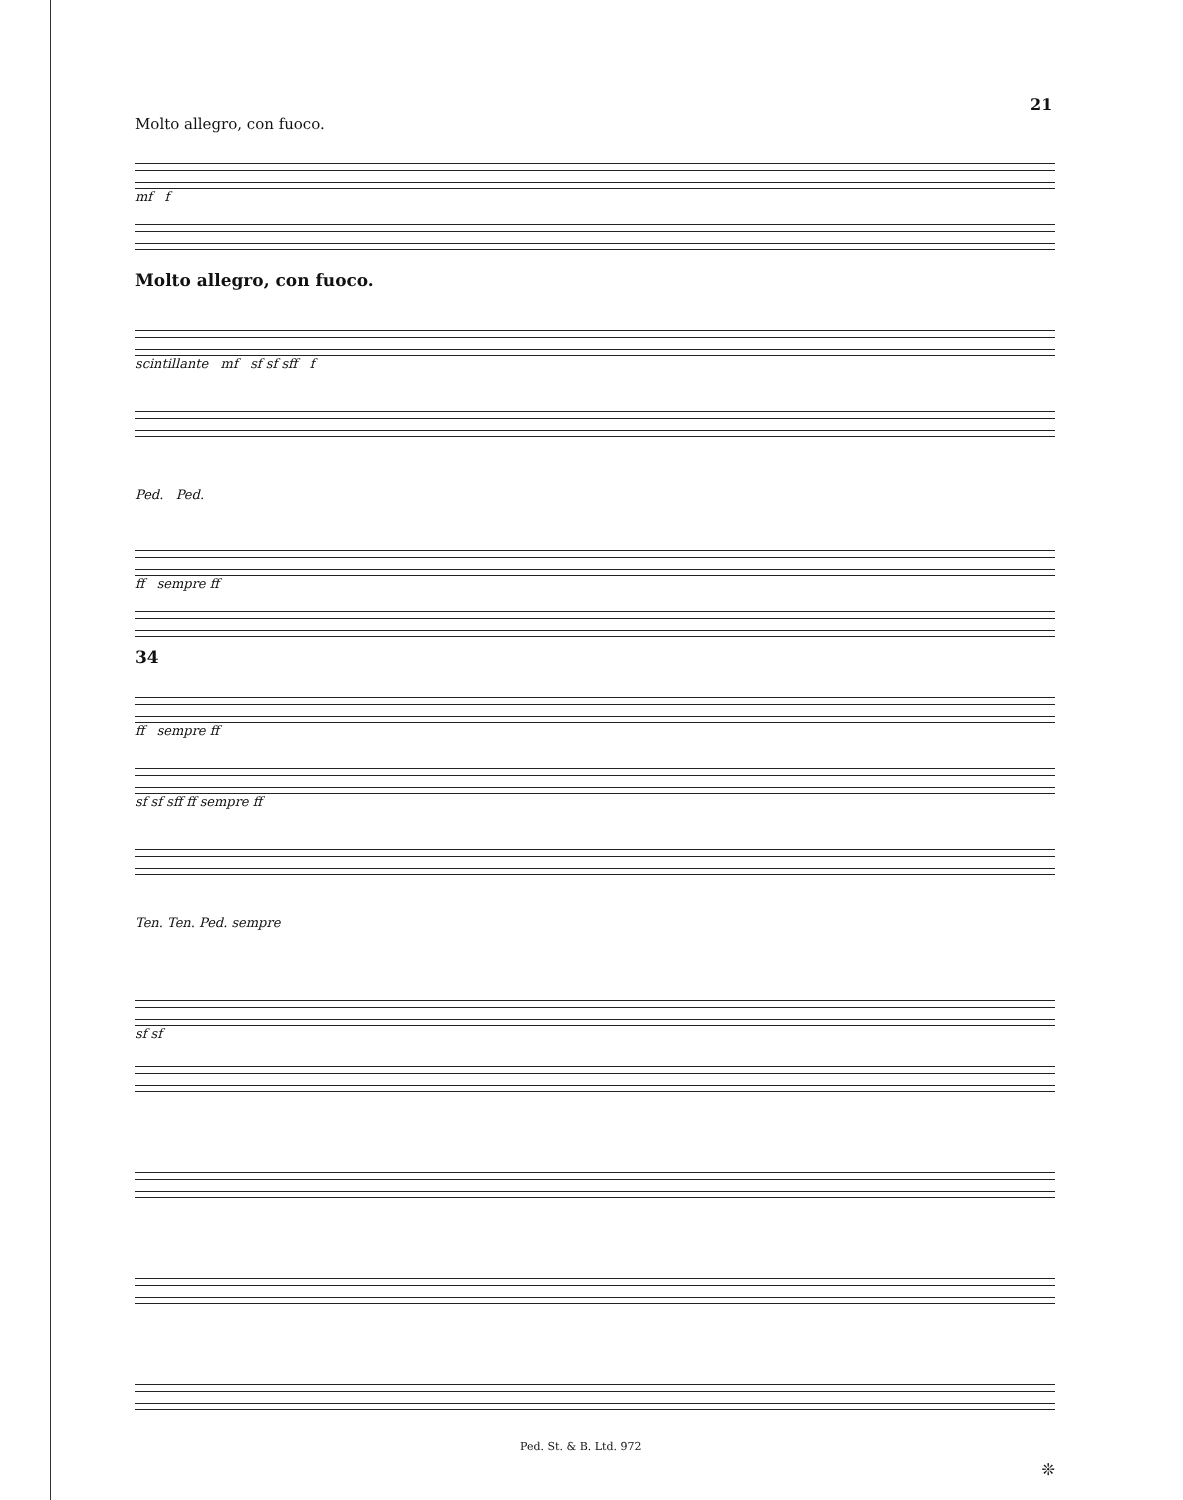21
Molto allegro, con fuoco.
mf f
Molto allegro, con fuoco.
scintillante mf sf sf sff f
Ped. Ped.
ff sempre ff
34
ff sempre ff
sf sf sff ff sempre ff
Ten. Ten. Ped. sempre
sf sf
❊
Ped. St. & B. Ltd. 972